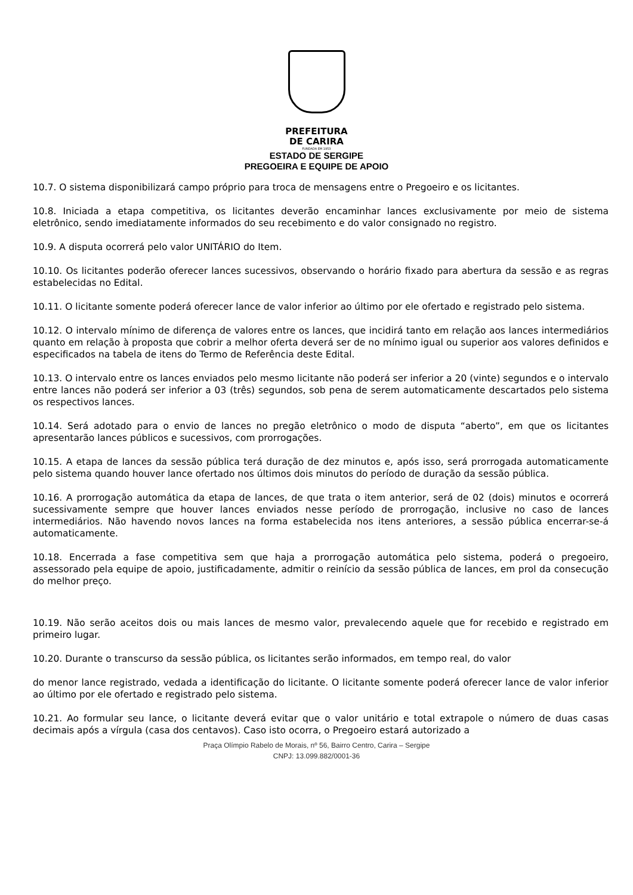PREFEITURA
DE CARIRA
FUNDADA EM 1953
ESTADO DE SERGIPE
PREGOEIRA E EQUIPE DE APOIO
10.7. O sistema disponibilizará campo próprio para troca de mensagens entre o Pregoeiro e os licitantes.
10.8. Iniciada a etapa competitiva, os licitantes deverão encaminhar lances exclusivamente por meio de sistema eletrônico, sendo imediatamente informados do seu recebimento e do valor consignado no registro.
10.9. A disputa ocorrerá pelo valor UNITÁRIO do Item.
10.10. Os licitantes poderão oferecer lances sucessivos, observando o horário fixado para abertura da sessão e as regras estabelecidas no Edital.
10.11. O licitante somente poderá oferecer lance de valor inferior ao último por ele ofertado e registrado pelo sistema.
10.12. O intervalo mínimo de diferença de valores entre os lances, que incidirá tanto em relação aos lances intermediários quanto em relação à proposta que cobrir a melhor oferta deverá ser de no mínimo igual ou superior aos valores definidos e especificados na tabela de itens do Termo de Referência deste Edital.
10.13. O intervalo entre os lances enviados pelo mesmo licitante não poderá ser inferior a 20 (vinte) segundos e o intervalo entre lances não poderá ser inferior a 03 (três) segundos, sob pena de serem automaticamente descartados pelo sistema os respectivos lances.
10.14. Será adotado para o envio de lances no pregão eletrônico o modo de disputa “aberto”, em que os licitantes apresentarão lances públicos e sucessivos, com prorrogações.
10.15. A etapa de lances da sessão pública terá duração de dez minutos e, após isso, será prorrogada automaticamente pelo sistema quando houver lance ofertado nos últimos dois minutos do período de duração da sessão pública.
10.16. A prorrogação automática da etapa de lances, de que trata o item anterior, será de 02 (dois) minutos e ocorrerá sucessivamente sempre que houver lances enviados nesse período de prorrogação, inclusive no caso de lances intermediários. Não havendo novos lances na forma estabelecida nos itens anteriores, a sessão pública encerrar-se-á automaticamente.
10.18. Encerrada a fase competitiva sem que haja a prorrogação automática pelo sistema, poderá o pregoeiro, assessorado pela equipe de apoio, justificadamente, admitir o reinício da sessão pública de lances, em prol da consecução do melhor preço.
10.19. Não serão aceitos dois ou mais lances de mesmo valor, prevalecendo aquele que for recebido e registrado em primeiro lugar.
10.20. Durante o transcurso da sessão pública, os licitantes serão informados, em tempo real, do valor
do menor lance registrado, vedada a identificação do licitante. O licitante somente poderá oferecer lance de valor inferior ao último por ele ofertado e registrado pelo sistema.
10.21. Ao formular seu lance, o licitante deverá evitar que o valor unitário e total extrapole o número de duas casas decimais após a vírgula (casa dos centavos). Caso isto ocorra, o Pregoeiro estará autorizado a
Praça Olímpio Rabelo de Morais, nº 56, Bairro Centro, Carira – Sergipe
CNPJ: 13.099.882/0001-36